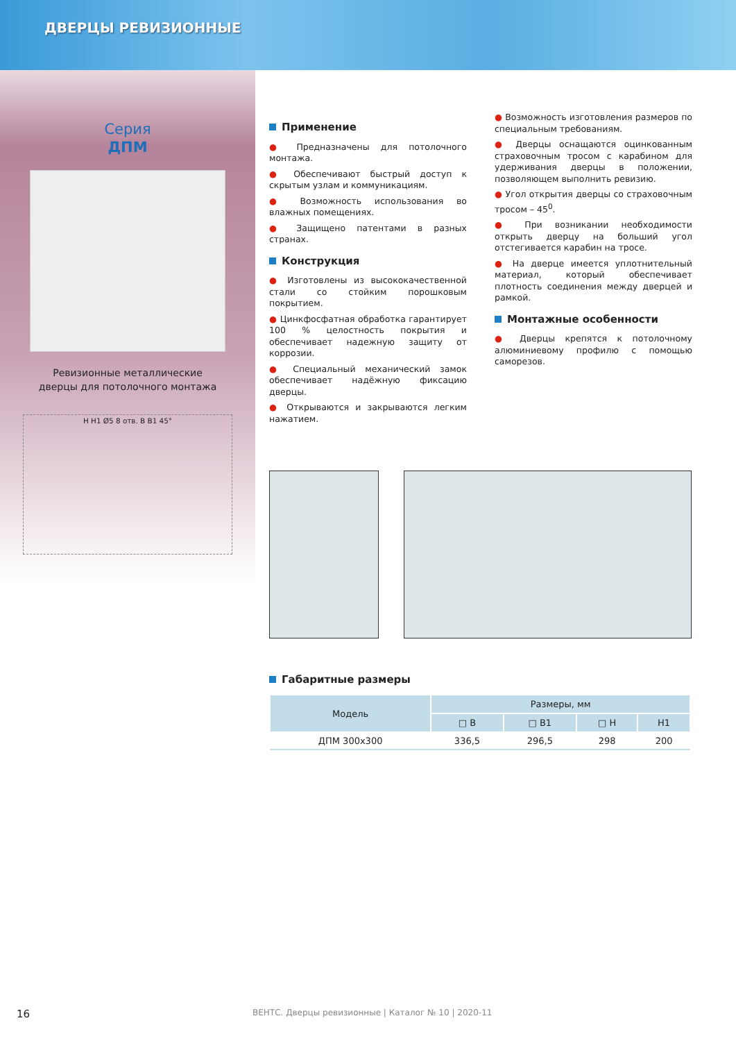ДВЕРЦЫ РЕВИЗИОННЫЕ
Серия
ДПМ
Ревизионные металлические
дверцы для потолочного монтажа
H H1 Ø5 8 отв. B B1 45°
Применение
● Предназначены для потолочного монтажа.
● Обеспечивают быстрый доступ к скрытым узлам и коммуникациям.
● Возможность использования во влажных помещениях.
● Защищено патентами в разных странах.
Конструкция
● Изготовлены из высококачественной стали со стойким порошковым покрытием.
● Цинкфосфатная обработка гарантирует 100 % целостность покрытия и обеспечивает надежную защиту от коррозии.
● Специальный механический замок обеспечивает надёжную фиксацию дверцы.
● Открываются и закрываются легким нажатием.
● Возможность изготовления размеров по специальным требованиям.
● Дверцы оснащаются оцинкованным страховочным тросом с карабином для удерживания дверцы в положении, позволяющем выполнить ревизию.
● Угол открытия дверцы со страховочным тросом – 45<sup>0</sup>.
● При возникании необходимости открыть дверцу на больший угол отстегивается карабин на тросе.
● На дверце имеется уплотнительный материал, который обеспечивает плотность соединения между дверцей и рамкой.
Монтажные особенности
● Дверцы крепятся к потолочному алюминиевому профилю с помощью саморезов.
Габаритные размеры
| Модель | Размеры, мм | | | |
| --- | --- | --- | --- | --- |
| | □ B | □ B1 | □ H | H1 |
| ДПМ 300x300 | 336,5 | 296,5 | 298 | 200 |
16 ВЕНТС. Дверцы ревизионные | Каталог № 10 | 2020-11